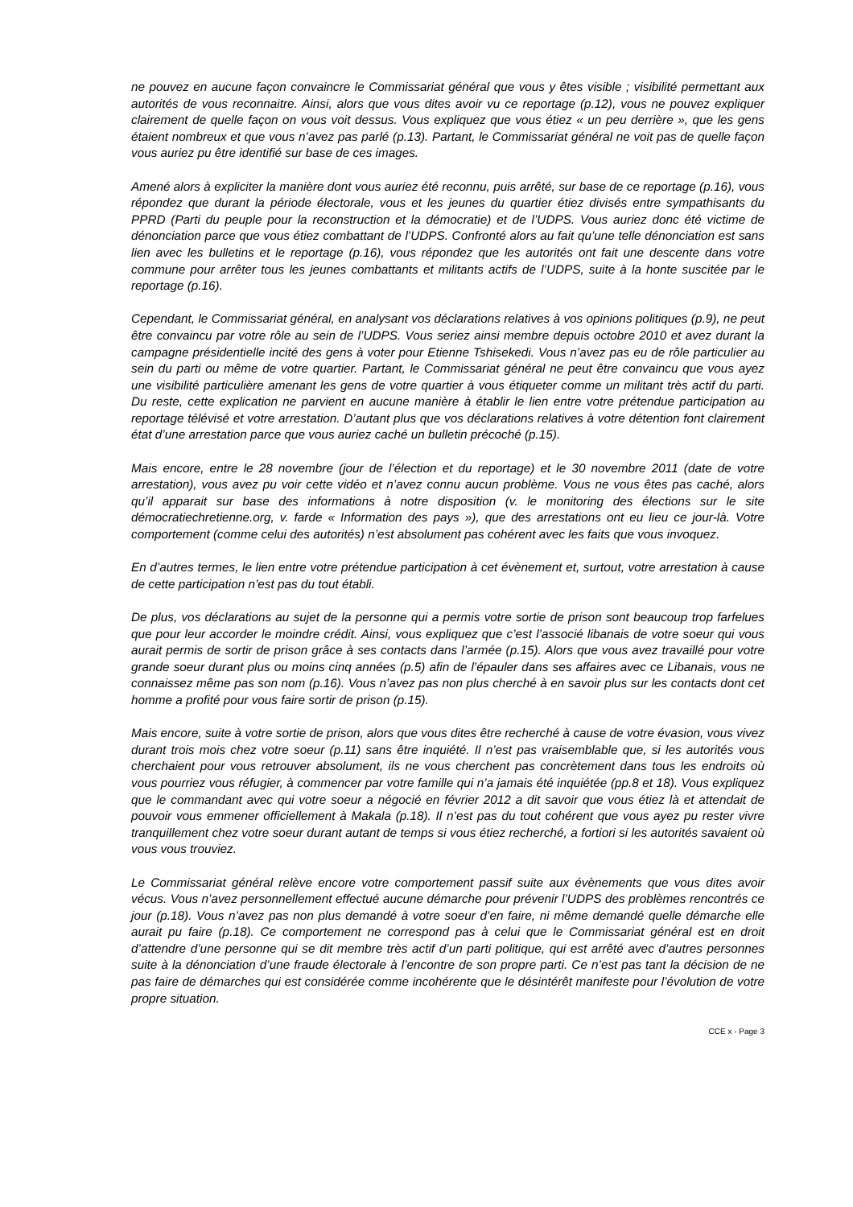ne pouvez en aucune façon convaincre le Commissariat général que vous y êtes visible ; visibilité permettant aux autorités de vous reconnaitre. Ainsi, alors que vous dites avoir vu ce reportage (p.12), vous ne pouvez expliquer clairement de quelle façon on vous voit dessus. Vous expliquez que vous étiez « un peu derrière », que les gens étaient nombreux et que vous n’avez pas parlé (p.13). Partant, le Commissariat général ne voit pas de quelle façon vous auriez pu être identifié sur base de ces images.
Amené alors à expliciter la manière dont vous auriez été reconnu, puis arrêté, sur base de ce reportage (p.16), vous répondez que durant la période électorale, vous et les jeunes du quartier étiez divisés entre sympathisants du PPRD (Parti du peuple pour la reconstruction et la démocratie) et de l’UDPS. Vous auriez donc été victime de dénonciation parce que vous étiez combattant de l’UDPS. Confronté alors au fait qu’une telle dénonciation est sans lien avec les bulletins et le reportage (p.16), vous répondez que les autorités ont fait une descente dans votre commune pour arrêter tous les jeunes combattants et militants actifs de l’UDPS, suite à la honte suscitée par le reportage (p.16).
Cependant, le Commissariat général, en analysant vos déclarations relatives à vos opinions politiques (p.9), ne peut être convaincu par votre rôle au sein de l’UDPS. Vous seriez ainsi membre depuis octobre 2010 et avez durant la campagne présidentielle incité des gens à voter pour Etienne Tshisekedi. Vous n’avez pas eu de rôle particulier au sein du parti ou même de votre quartier. Partant, le Commissariat général ne peut être convaincu que vous ayez une visibilité particulière amenant les gens de votre quartier à vous étiqueter comme un militant très actif du parti. Du reste, cette explication ne parvient en aucune manière à établir le lien entre votre prétendue participation au reportage télévisé et votre arrestation. D’autant plus que vos déclarations relatives à votre détention font clairement état d’une arrestation parce que vous auriez caché un bulletin précoché (p.15).
Mais encore, entre le 28 novembre (jour de l’élection et du reportage) et le 30 novembre 2011 (date de votre arrestation), vous avez pu voir cette vidéo et n’avez connu aucun problème. Vous ne vous êtes pas caché, alors qu’il apparait sur base des informations à notre disposition (v. le monitoring des élections sur le site démocratiechretienne.org, v. farde « Information des pays »), que des arrestations ont eu lieu ce jour-là. Votre comportement (comme celui des autorités) n’est absolument pas cohérent avec les faits que vous invoquez.
En d’autres termes, le lien entre votre prétendue participation à cet évènement et, surtout, votre arrestation à cause de cette participation n’est pas du tout établi.
De plus, vos déclarations au sujet de la personne qui a permis votre sortie de prison sont beaucoup trop farfelues que pour leur accorder le moindre crédit. Ainsi, vous expliquez que c’est l’associé libanais de votre soeur qui vous aurait permis de sortir de prison grâce à ses contacts dans l’armée (p.15). Alors que vous avez travaillé pour votre grande soeur durant plus ou moins cinq années (p.5) afin de l’épauler dans ses affaires avec ce Libanais, vous ne connaissez même pas son nom (p.16). Vous n’avez pas non plus cherché à en savoir plus sur les contacts dont cet homme a profité pour vous faire sortir de prison (p.15).
Mais encore, suite à votre sortie de prison, alors que vous dites être recherché à cause de votre évasion, vous vivez durant trois mois chez votre soeur (p.11) sans être inquiété. Il n’est pas vraisemblable que, si les autorités vous cherchaient pour vous retrouver absolument, ils ne vous cherchent pas concrètement dans tous les endroits où vous pourriez vous réfugier, à commencer par votre famille qui n’a jamais été inquiétée (pp.8 et 18). Vous expliquez que le commandant avec qui votre soeur a négocié en février 2012 a dit savoir que vous étiez là et attendait de pouvoir vous emmener officiellement à Makala (p.18). Il n’est pas du tout cohérent que vous ayez pu rester vivre tranquillement chez votre soeur durant autant de temps si vous étiez recherché, a fortiori si les autorités savaient où vous vous trouviez.
Le Commissariat général relève encore votre comportement passif suite aux évènements que vous dites avoir vécus. Vous n’avez personnellement effectué aucune démarche pour prévenir l’UDPS des problèmes rencontrés ce jour (p.18). Vous n’avez pas non plus demandé à votre soeur d’en faire, ni même demandé quelle démarche elle aurait pu faire (p.18). Ce comportement ne correspond pas à celui que le Commissariat général est en droit d’attendre d’une personne qui se dit membre très actif d’un parti politique, qui est arrêté avec d’autres personnes suite à la dénonciation d’une fraude électorale à l’encontre de son propre parti. Ce n’est pas tant la décision de ne pas faire de démarches qui est considérée comme incohérente que le désintérêt manifeste pour l’évolution de votre propre situation.
CCE x - Page 3